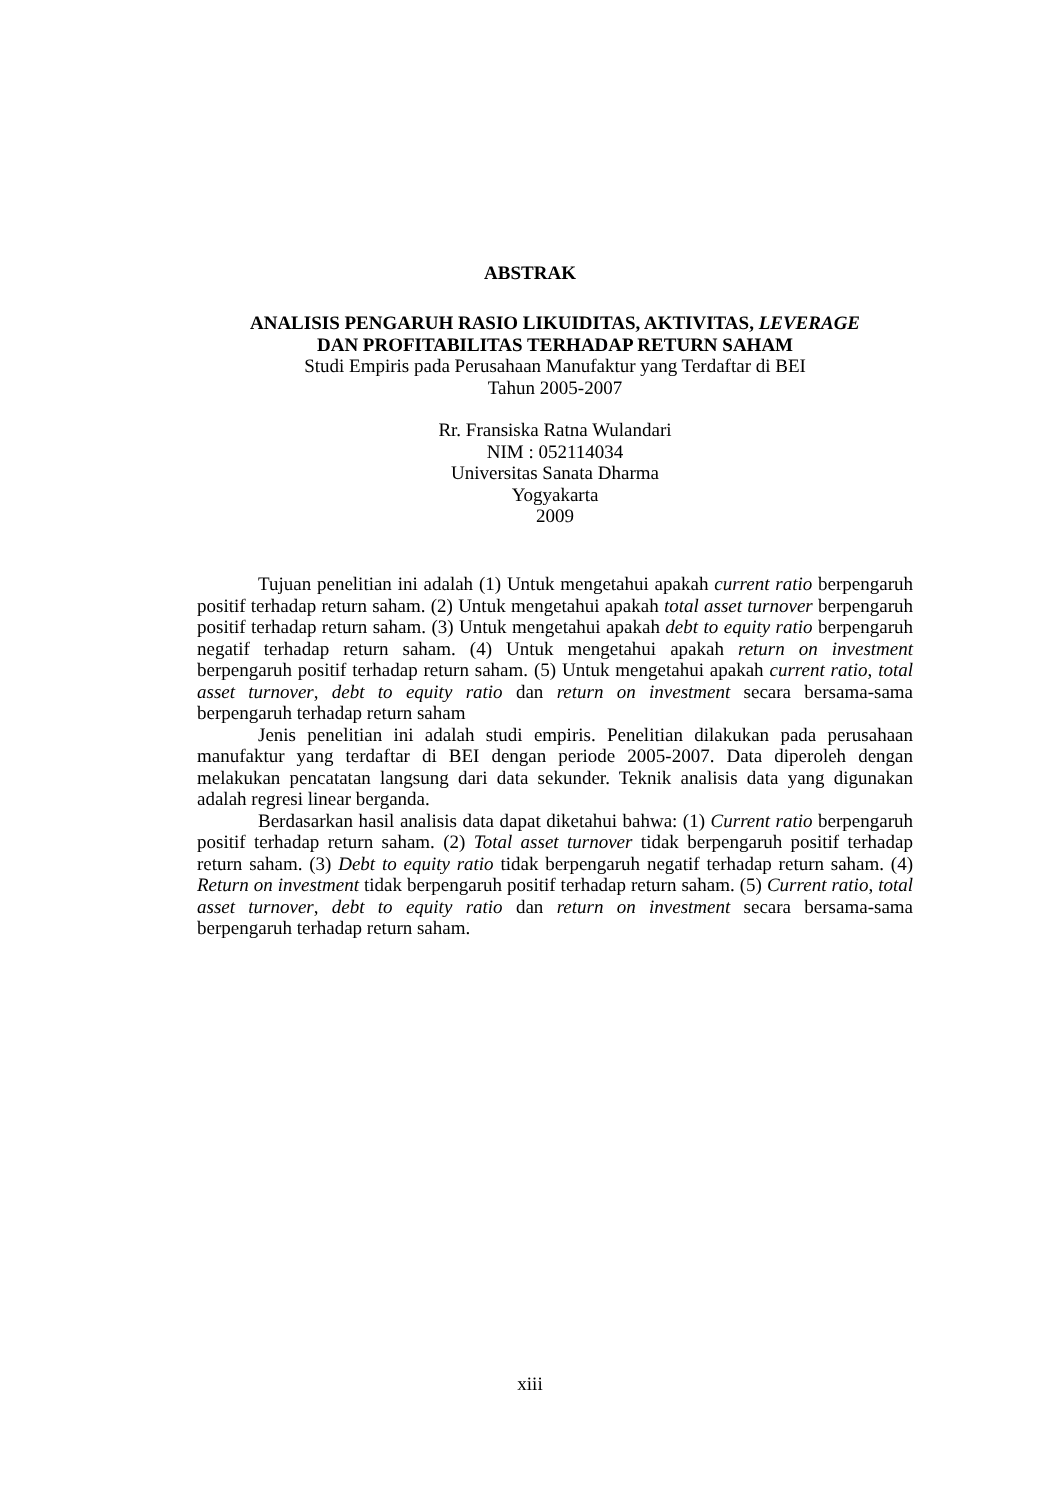ABSTRAK
ANALISIS PENGARUH RASIO LIKUIDITAS, AKTIVITAS, LEVERAGE
DAN PROFITABILITAS TERHADAP RETURN SAHAM
Studi Empiris pada Perusahaan Manufaktur yang Terdaftar di BEI
Tahun 2005-2007
Rr. Fransiska Ratna Wulandari
NIM : 052114034
Universitas Sanata Dharma
Yogyakarta
2009
Tujuan penelitian ini adalah (1) Untuk mengetahui apakah current ratio berpengaruh positif terhadap return saham. (2) Untuk mengetahui apakah total asset turnover berpengaruh positif terhadap return saham. (3) Untuk mengetahui apakah debt to equity ratio berpengaruh negatif terhadap return saham. (4) Untuk mengetahui apakah return on investment berpengaruh positif terhadap return saham. (5) Untuk mengetahui apakah current ratio, total asset turnover, debt to equity ratio dan return on investment secara bersama-sama berpengaruh terhadap return saham
Jenis penelitian ini adalah studi empiris. Penelitian dilakukan pada perusahaan manufaktur yang terdaftar di BEI dengan periode 2005-2007. Data diperoleh dengan melakukan pencatatan langsung dari data sekunder. Teknik analisis data yang digunakan adalah regresi linear berganda.
Berdasarkan hasil analisis data dapat diketahui bahwa: (1) Current ratio berpengaruh positif terhadap return saham. (2) Total asset turnover tidak berpengaruh positif terhadap return saham. (3) Debt to equity ratio tidak berpengaruh negatif terhadap return saham. (4) Return on investment tidak berpengaruh positif terhadap return saham. (5) Current ratio, total asset turnover, debt to equity ratio dan return on investment secara bersama-sama berpengaruh terhadap return saham.
xiii